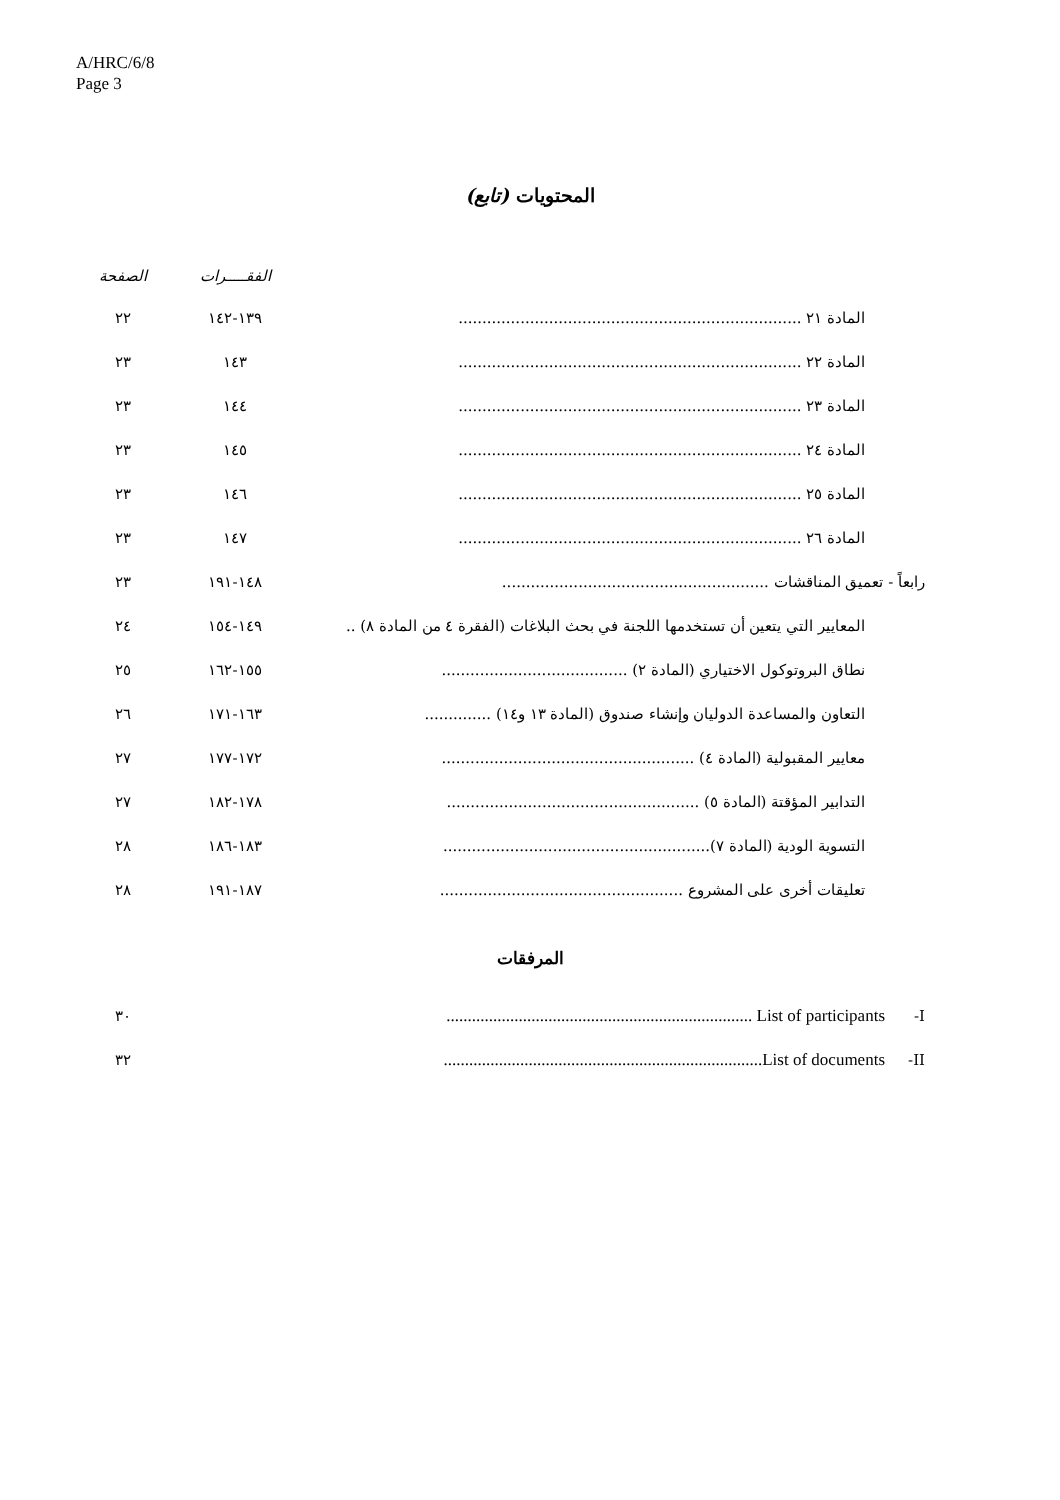A/HRC/6/8
Page 3
المحتويات (تابع)
| | الفقـــــرات | الصفحة |
| --- | --- | --- |
| المادة ٢١ ........................................................................ | ١٣٩-١٤٢ | ٢٢ |
| المادة ٢٢ ........................................................................ | ١٤٣ | ٢٣ |
| المادة ٢٣ ........................................................................ | ١٤٤ | ٢٣ |
| المادة ٢٤ ........................................................................ | ١٤٥ | ٢٣ |
| المادة ٢٥ ........................................................................ | ١٤٦ | ٢٣ |
| المادة ٢٦ ........................................................................ | ١٤٧ | ٢٣ |
| رابعاً - تعميق المناقشات ........................................................ | ١٤٨-١٩١ | ٢٣ |
| المعايير التي يتعين أن تستخدمها اللجنة في بحث البلاغات (الفقرة ٤ من المادة ٨) .. | ١٤٩-١٥٤ | ٢٤ |
| نطاق البروتوكول الاختياري (المادة ٢) ....................................... | ١٥٥-١٦٢ | ٢٥ |
| التعاون والمساعدة الدوليان وإنشاء صندوق (المادة ١٣ و١٤) .............. | ١٦٣-١٧١ | ٢٦ |
| معايير المقبولية (المادة ٤) ..................................................... | ١٧٢-١٧٧ | ٢٧ |
| التدابير المؤقتة (المادة ٥) ..................................................... | ١٧٨-١٨٢ | ٢٧ |
| التسوية الودية (المادة ٧)........................................................ | ١٨٣-١٨٦ | ٢٨ |
| تعليقات أخرى على المشروع ................................................... | ١٨٧-١٩١ | ٢٨ |
المرفقات
| I- | List of participants ........................................................................ | ٣٠ |
| II- | List of documents........................................................................... | ٣٢ |